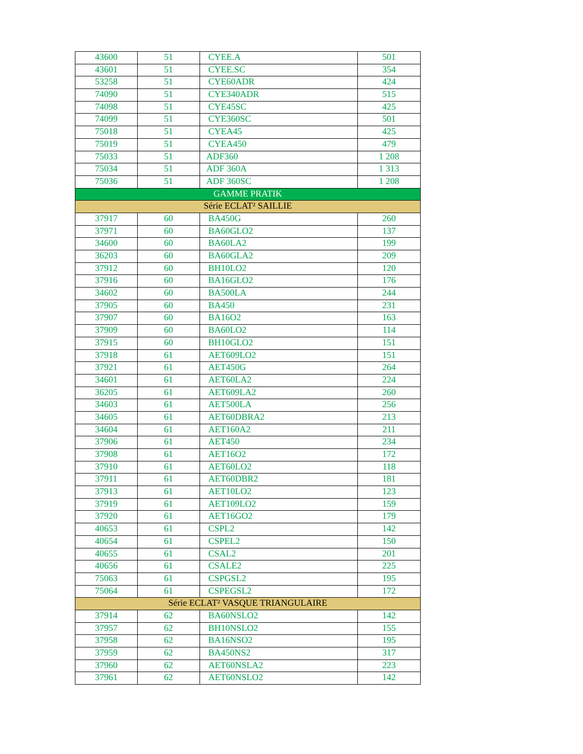| 43600 | 51 | CYEE.A | 501 |
| 43601 | 51 | CYEE.SC | 354 |
| 53258 | 51 | CYE60ADR | 424 |
| 74090 | 51 | CYE340ADR | 515 |
| 74098 | 51 | CYE45SC | 425 |
| 74099 | 51 | CYE360SC | 501 |
| 75018 | 51 | CYEA45 | 425 |
| 75019 | 51 | CYEA450 | 479 |
| 75033 | 51 | ADF360 | 1 208 |
| 75034 | 51 | ADF 360A | 1 313 |
| 75036 | 51 | ADF 360SC | 1 208 |
| GAMME PRATIK | | | |
| Série ECLAT² SAILLIE | | | |
| 37917 | 60 | BA450G | 260 |
| 37971 | 60 | BA60GLO2 | 137 |
| 34600 | 60 | BA60LA2 | 199 |
| 36203 | 60 | BA60GLA2 | 209 |
| 37912 | 60 | BH10LO2 | 120 |
| 37916 | 60 | BA16GLO2 | 176 |
| 34602 | 60 | BA500LA | 244 |
| 37905 | 60 | BA450 | 231 |
| 37907 | 60 | BA16O2 | 163 |
| 37909 | 60 | BA60LO2 | 114 |
| 37915 | 60 | BH10GLO2 | 151 |
| 37918 | 61 | AET609LO2 | 151 |
| 37921 | 61 | AET450G | 264 |
| 34601 | 61 | AET60LA2 | 224 |
| 36205 | 61 | AET609LA2 | 260 |
| 34603 | 61 | AET500LA | 256 |
| 34605 | 61 | AET60DBRA2 | 213 |
| 34604 | 61 | AET160A2 | 211 |
| 37906 | 61 | AET450 | 234 |
| 37908 | 61 | AET16O2 | 172 |
| 37910 | 61 | AET60LO2 | 118 |
| 37911 | 61 | AET60DBR2 | 181 |
| 37913 | 61 | AET10LO2 | 123 |
| 37919 | 61 | AET109LO2 | 159 |
| 37920 | 61 | AET16GO2 | 179 |
| 40653 | 61 | CSPL2 | 142 |
| 40654 | 61 | CSPEL2 | 150 |
| 40655 | 61 | CSAL2 | 201 |
| 40656 | 61 | CSALE2 | 225 |
| 75063 | 61 | CSPGSL2 | 195 |
| 75064 | 61 | CSPEGSL2 | 172 |
| Série ECLAT² VASQUE TRIANGULAIRE | | | |
| 37914 | 62 | BA60NSLO2 | 142 |
| 37957 | 62 | BH10NSLO2 | 155 |
| 37958 | 62 | BA16NSO2 | 195 |
| 37959 | 62 | BA450NS2 | 317 |
| 37960 | 62 | AET60NSLA2 | 223 |
| 37961 | 62 | AET60NSLO2 | 142 |